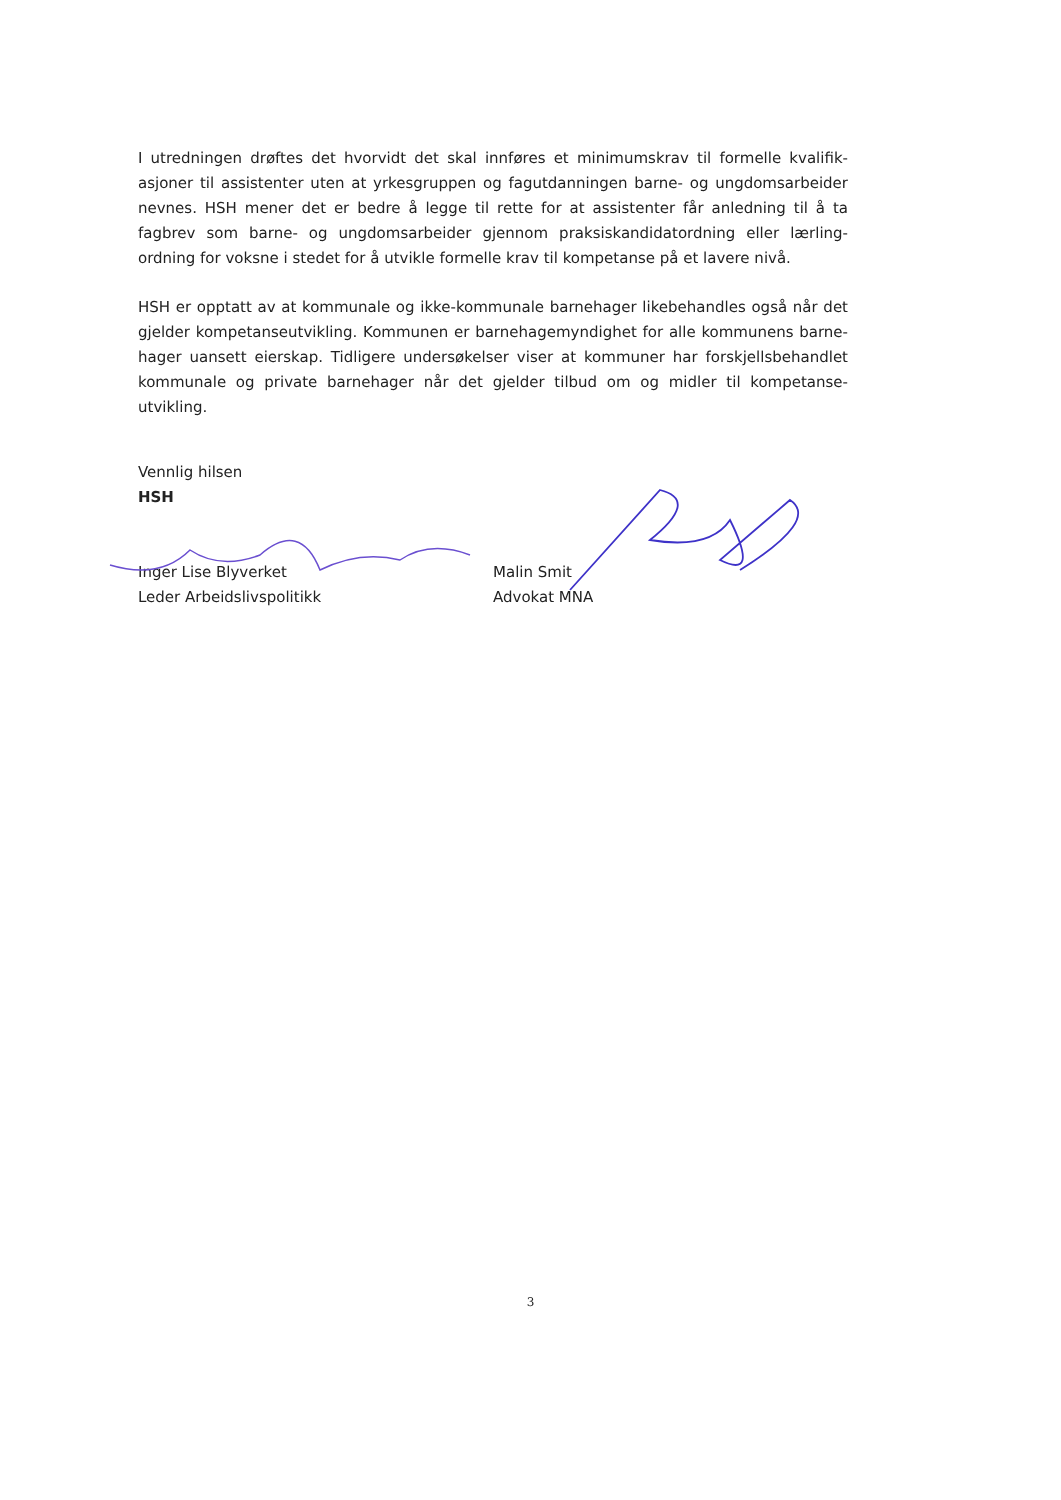I utredningen drøftes det hvorvidt det skal innføres et minimumskrav til formelle kvalifik-asjoner til assistenter uten at yrkesgruppen og fagutdanningen barne- og ungdomsarbeider nevnes. HSH mener det er bedre å legge til rette for at assistenter får anledning til å ta fagbrev som barne- og ungdomsarbeider gjennom praksiskandidatordning eller lærling-ordning for voksne i stedet for å utvikle formelle krav til kompetanse på et lavere nivå.
HSH er opptatt av at kommunale og ikke-kommunale barnehager likebehandles også når det gjelder kompetanseutvikling. Kommunen er barnehagemyndighet for alle kommunens barne-hager uansett eierskap. Tidligere undersøkelser viser at kommuner har forskjellsbehandlet kommunale og private barnehager når det gjelder tilbud om og midler til kompetanse-utvikling.
Vennlig hilsen
HSH
Inger Lise Blyverket
Leder Arbeidslivspolitikk
Malin Smit
Advokat MNA
3